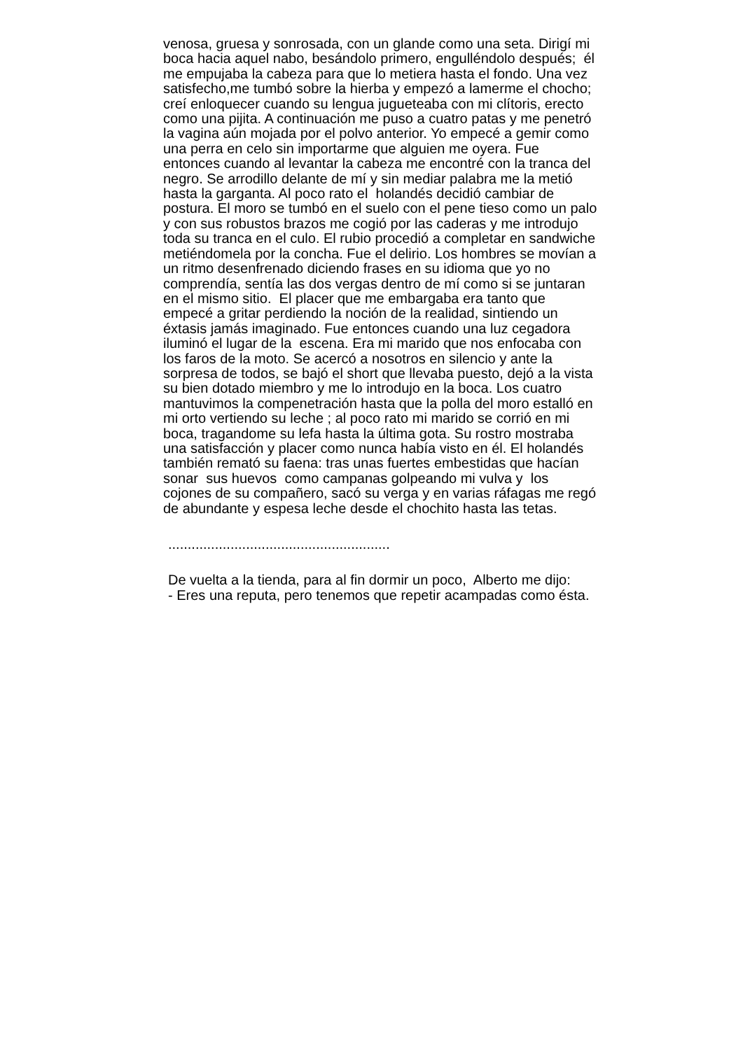venosa, gruesa y sonrosada, con un glande como una seta. Dirigí mi
boca hacia aquel nabo, besándolo primero, engulléndolo después; él
me empujaba la cabeza para que lo metiera hasta el fondo. Una vez
satisfecho,me tumbó sobre la hierba y empezó a lamerme el chocho;
creí enloquecer cuando su lengua jugueteaba con mi clítoris, erecto
como una pijita. A continuación me puso a cuatro patas y me penetró
la vagina aún mojada por el polvo anterior. Yo empecé a gemir como
una perra en celo sin importarme que alguien me oyera. Fue
entonces cuando al levantar la cabeza me encontré con la tranca del
negro. Se arrodillo delante de mí y sin mediar palabra me la metió
hasta la garganta. Al poco rato el holandés decidió cambiar de
postura. El moro se tumbó en el suelo con el pene tieso como un palo
y con sus robustos brazos me cogió por las caderas y me introdujo
toda su tranca en el culo. El rubio procedió a completar en sandwiche
metiéndomela por la concha. Fue el delirio. Los hombres se movían a
un ritmo desenfrenado diciendo frases en su idioma que yo no
comprendía, sentía las dos vergas dentro de mí como si se juntaran
en el mismo sitio. El placer que me embargaba era tanto que
empecé a gritar perdiendo la noción de la realidad, sintiendo un
éxtasis jamás imaginado. Fue entonces cuando una luz cegadora
iluminó el lugar de la escena. Era mi marido que nos enfocaba con
los faros de la moto. Se acercó a nosotros en silencio y ante la
sorpresa de todos, se bajó el short que llevaba puesto, dejó a la vista
su bien dotado miembro y me lo introdujo en la boca. Los cuatro
mantuvimos la compenetración hasta que la polla del moro estalló en
mi orto vertiendo su leche ; al poco rato mi marido se corrió en mi
boca, tragandome su lefa hasta la última gota. Su rostro mostraba
una satisfacción y placer como nunca había visto en él. El holandés
también remató su faena: tras unas fuertes embestidas que hacían
sonar sus huevos como campanas golpeando mi vulva y los
cojones de su compañero, sacó su verga y en varias ráfagas me regó
de abundante y espesa leche desde el chochito hasta las tetas.
.........................................................
De vuelta a la tienda, para al fin dormir un poco, Alberto me dijo:
- Eres una reputa, pero tenemos que repetir acampadas como ésta.